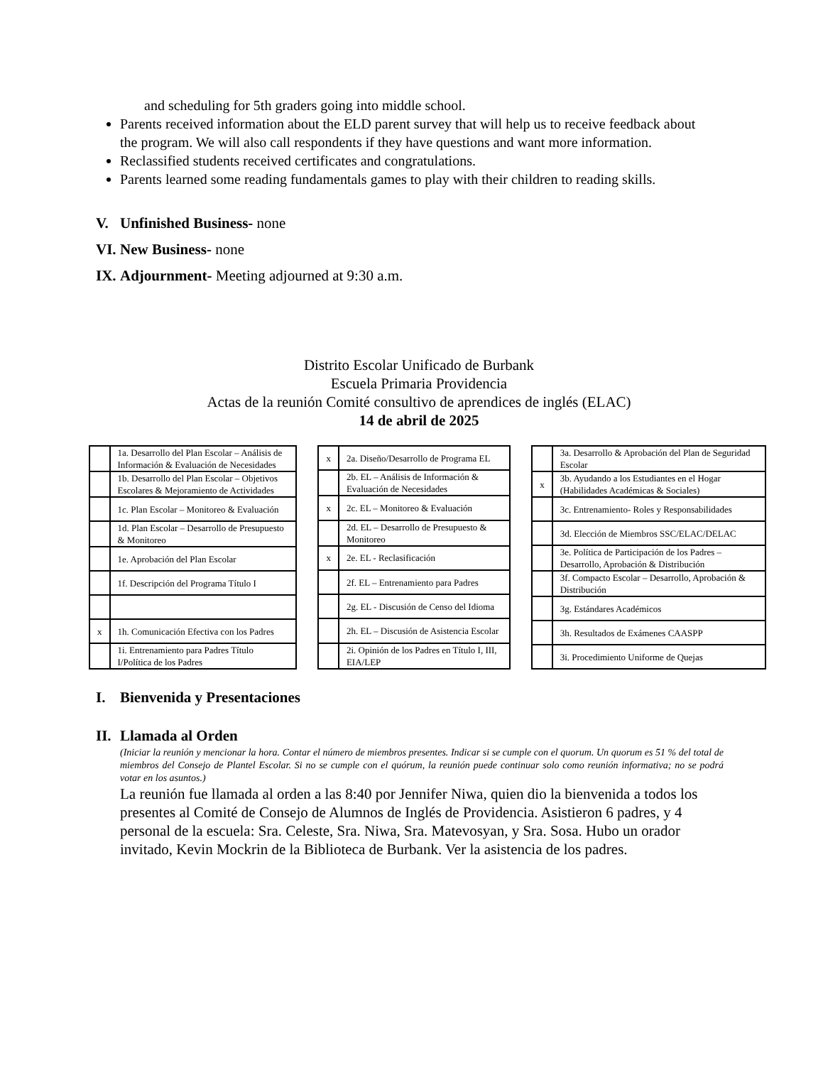and scheduling for 5th graders going into middle school.
Parents received information about the ELD parent survey that will help us to receive feedback about the program. We will also call respondents if they have questions and want more information.
Reclassified students received certificates and congratulations.
Parents learned some reading fundamentals games to play with their children to reading skills.
V. Unfinished Business- none
VI. New Business- none
IX. Adjournment- Meeting adjourned at 9:30 a.m.
Distrito Escolar Unificado de Burbank
Escuela Primaria Providencia
Actas de la reunión Comité consultivo de aprendices de inglés (ELAC)
14 de abril de 2025
| | 1a. Desarrollo del Plan Escolar – Análisis de Información & Evaluación de Necesidades |
| | 1b. Desarrollo del Plan Escolar – Objetivos Escolares & Mejoramiento de Actividades |
| | 1c. Plan Escolar – Monitoreo & Evaluación |
| | 1d. Plan Escolar – Desarrollo de Presupuesto & Monitoreo |
| | 1e. Aprobación del Plan Escolar |
| | 1f. Descripción del Programa Título I |
| x | 1h. Comunicación Efectiva con los Padres |
| | 1i. Entrenamiento para Padres Título I/Política de los Padres |
| x | 2a. Diseño/Desarrollo de Programa EL |
| | 2b. EL – Análisis de Información & Evaluación de Necesidades |
| x | 2c. EL – Monitoreo & Evaluación |
| | 2d. EL – Desarrollo de Presupuesto & Monitoreo |
| x | 2e. EL - Reclasificación |
| | 2f. EL – Entrenamiento para Padres |
| | 2g. EL - Discusión de Censo del Idioma |
| | 2h. EL – Discusión de Asistencia Escolar |
| | 2i. Opinión de los Padres en Título I, III, EIA/LEP |
| | 3a. Desarrollo & Aprobación del Plan de Seguridad Escolar |
| x | 3b. Ayudando a los Estudiantes en el Hogar (Habilidades Académicas & Sociales) |
| | 3c. Entrenamiento- Roles y Responsabilidades |
| | 3d. Elección de Miembros SSC/ELAC/DELAC |
| | 3e. Política de Participación de los Padres – Desarrollo, Aprobación & Distribución |
| | 3f. Compacto Escolar – Desarrollo, Aprobación & Distribución |
| | 3g. Estándares Académicos |
| | 3h. Resultados de Exámenes CAASPP |
| | 3i. Procedimiento Uniforme de Quejas |
I. Bienvenida y Presentaciones
II. Llamada al Orden
(Iniciar la reunión y mencionar la hora. Contar el número de miembros presentes. Indicar si se cumple con el quorum. Un quorum es 51 % del total de miembros del Consejo de Plantel Escolar. Si no se cumple con el quórum, la reunión puede continuar solo como reunión informativa; no se podrá votar en los asuntos.)
La reunión fue llamada al orden a las 8:40 por Jennifer Niwa, quien dio la bienvenida a todos los presentes al Comité de Consejo de Alumnos de Inglés de Providencia. Asistieron 6 padres, y 4 personal de la escuela: Sra. Celeste, Sra. Niwa, Sra. Matevosyan, y Sra. Sosa. Hubo un orador invitado, Kevin Mockrin de la Biblioteca de Burbank. Ver la asistencia de los padres.